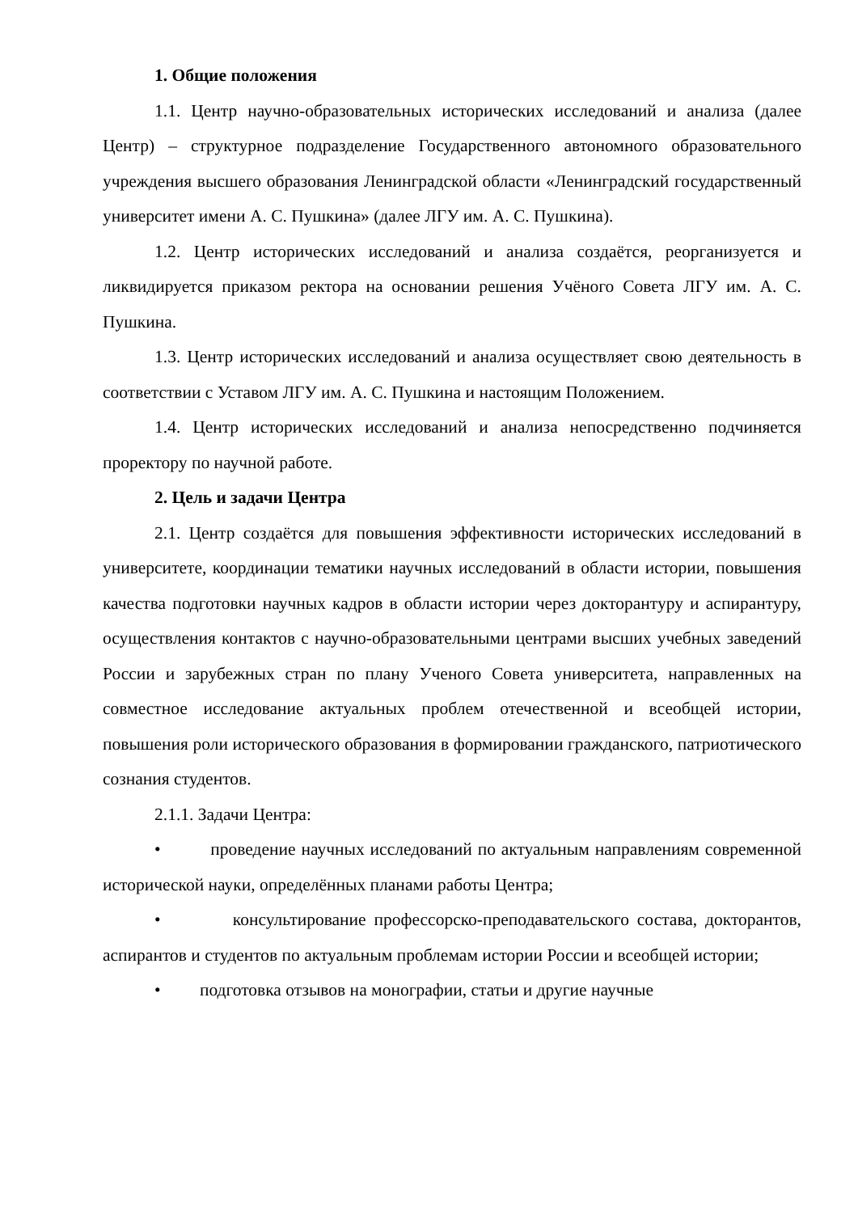1. Общие положения
1.1. Центр научно-образовательных исторических исследований и анализа (далее Центр) – структурное подразделение Государственного автономного образовательного учреждения высшего образования Ленинградской области «Ленинградский государственный университет имени А. С. Пушкина» (далее ЛГУ им. А. С. Пушкина).
1.2. Центр исторических исследований и анализа создаётся, реорганизуется и ликвидируется приказом ректора на основании решения Учёного Совета ЛГУ им. А. С. Пушкина.
1.3. Центр исторических исследований и анализа осуществляет свою деятельность в соответствии с Уставом ЛГУ им. А. С. Пушкина и настоящим Положением.
1.4. Центр исторических исследований и анализа непосредственно подчиняется проректору по научной работе.
2. Цель и задачи Центра
2.1. Центр создаётся для повышения эффективности исторических исследований в университете, координации тематики научных исследований в области истории, повышения качества подготовки научных кадров в области истории через докторантуру и аспирантуру, осуществления контактов с научно-образовательными центрами высших учебных заведений России и зарубежных стран по плану Ученого Совета университета, направленных на совместное исследование актуальных проблем отечественной и всеобщей истории, повышения роли исторического образования в формировании гражданского, патриотического сознания студентов.
2.1.1. Задачи Центра:
• проведение научных исследований по актуальным направлениям современной исторической науки, определённых планами работы Центра;
• консультирование профессорско-преподавательского состава, докторантов, аспирантов и студентов по актуальным проблемам истории России и всеобщей истории;
• подготовка отзывов на монографии, статьи и другие научные